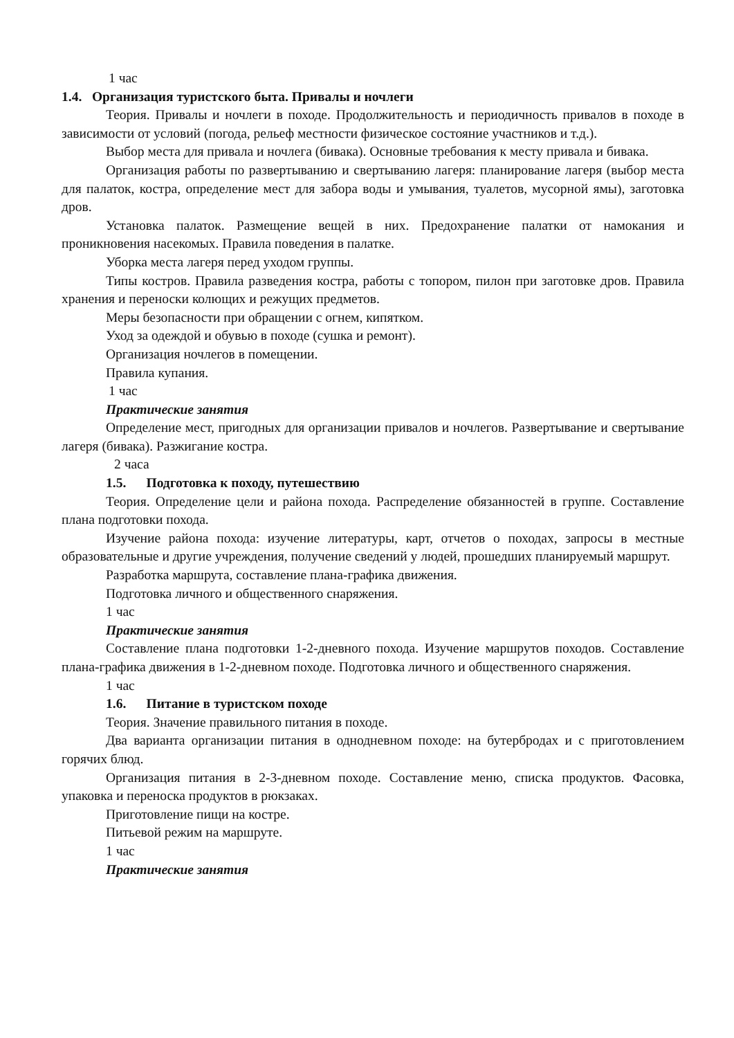1 час
1.4. Организация туристского быта. Привалы и ночлеги
Теория. Привалы и ночлеги в походе. Продолжительность и периодичность привалов в походе в зависимости от условий (погода, рельеф местности физическое состояние участников и т.д.).
Выбор места для привала и ночлега (бивака). Основные требования к месту привала и бивака.
Организация работы по развертыванию и свертыванию лагеря: планирование лагеря (выбор места для палаток, костра, определение мест для забора воды и умывания, туалетов, мусорной ямы), заготовка дров.
Установка палаток. Размещение вещей в них. Предохранение палатки от намокания и проникновения насекомых. Правила поведения в палатке.
Уборка места лагеря перед уходом группы.
Типы костров. Правила разведения костра, работы с топором, пилон при заготовке дров. Правила хранения и переноски колющих и режущих предметов.
Меры безопасности при обращении с огнем, кипятком.
Уход за одеждой и обувью в походе (сушка и ремонт).
Организация ночлегов в помещении.
Правила купания.
1 час
Практические занятия
Определение мест, пригодных для организации привалов и ночлегов. Развертывание и свертывание лагеря (бивака). Разжигание костра.
2 часа
1.5. Подготовка к походу, путешествию
Теория. Определение цели и района похода. Распределение обязанностей в группе. Составление плана подготовки похода.
Изучение района похода: изучение литературы, карт, отчетов о походах, запросы в местные образовательные и другие учреждения, получение сведений у людей, прошедших планируемый маршрут.
Разработка маршрута, составление плана-графика движения.
Подготовка личного и общественного снаряжения.
1 час
Практические занятия
Составление плана подготовки 1-2-дневного похода. Изучение маршрутов походов. Составление плана-графика движения в 1-2-дневном походе. Подготовка личного и общественного снаряжения.
1 час
1.6. Питание в туристском походе
Теория. Значение правильного питания в походе.
Два варианта организации питания в однодневном походе: на бутербродах и с приготовлением горячих блюд.
Организация питания в 2-3-дневном походе. Составление меню, списка продуктов. Фасовка, упаковка и переноска продуктов в рюкзаках.
Приготовление пищи на костре.
Питьевой режим на маршруте.
1 час
Практические занятия